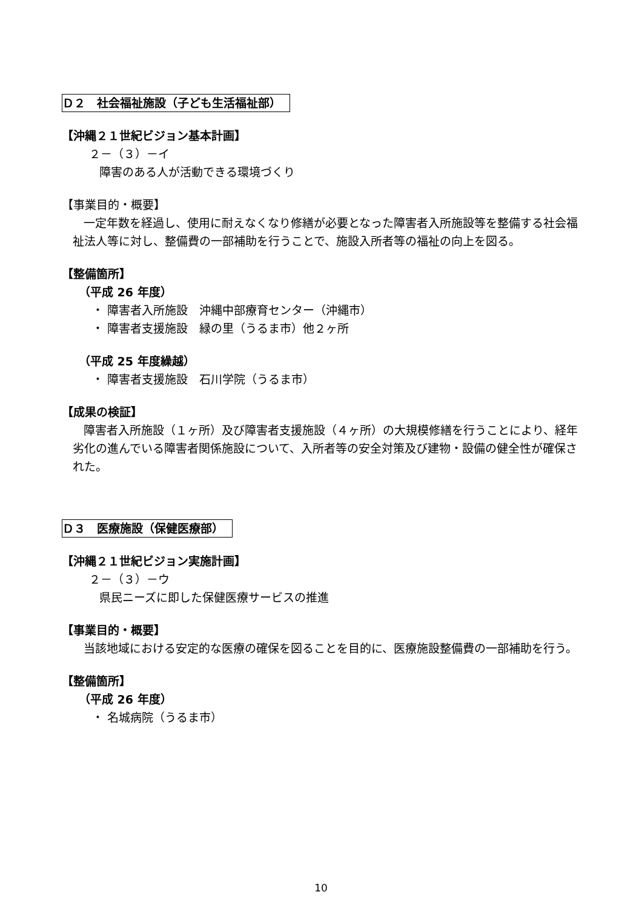Ｄ２　社会福祉施設（子ども生活福祉部）
【沖縄２１世紀ビジョン基本計画】
２－（３）－イ
障害のある人が活動できる環境づくり
【事業目的・概要】
一定年数を経過し、使用に耐えなくなり修繕が必要となった障害者入所施設等を整備する社会福祉法人等に対し、整備費の一部補助を行うことで、施設入所者等の福祉の向上を図る。
【整備箇所】
（平成 26 年度）
・ 障害者入所施設　沖縄中部療育センター（沖縄市）
・ 障害者支援施設　緑の里（うるま市）他２ヶ所
（平成 25 年度繰越）
・ 障害者支援施設　石川学院（うるま市）
【成果の検証】
障害者入所施設（１ヶ所）及び障害者支援施設（４ヶ所）の大規模修繕を行うことにより、経年劣化の進んでいる障害者関係施設について、入所者等の安全対策及び建物・設備の健全性が確保された。
Ｄ３　医療施設（保健医療部）
【沖縄２１世紀ビジョン実施計画】
２－（３）－ウ
県民ニーズに即した保健医療サービスの推進
【事業目的・概要】
当該地域における安定的な医療の確保を図ることを目的に、医療施設整備費の一部補助を行う。
【整備箇所】
（平成 26 年度）
・ 名城病院（うるま市）
10